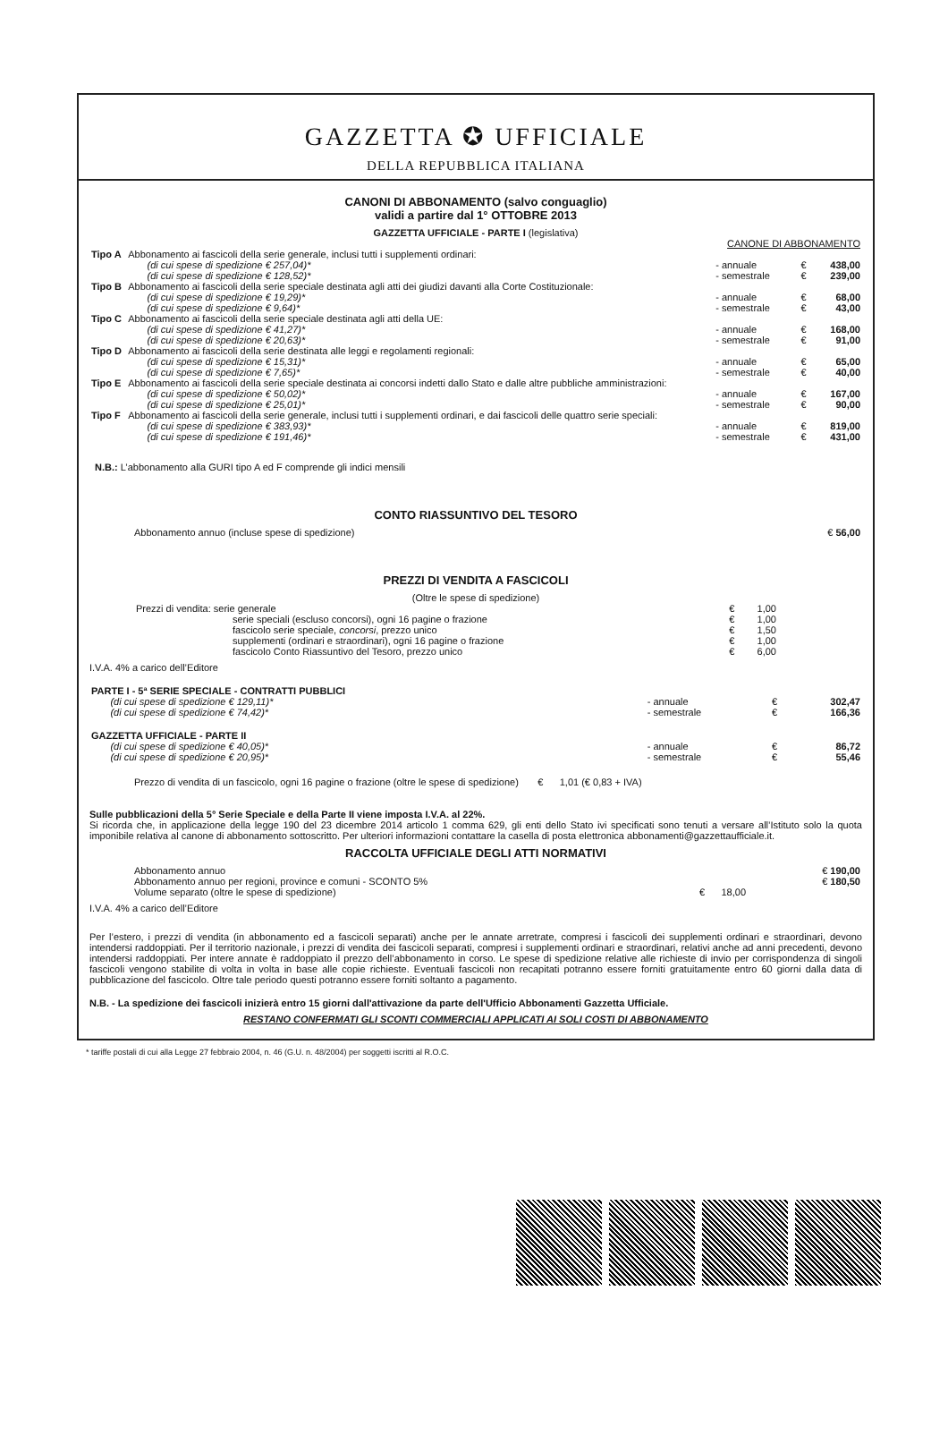GAZZETTA ✪ UFFICIALE
DELLA REPUBBLICA ITALIANA
CANONI DI ABBONAMENTO (salvo conguaglio)
validi a partire dal 1° OTTOBRE 2013
GAZZETTA UFFICIALE - PARTE I (legislativa)
| | | CANONE DI ABBONAMENTO | | |
| Tipo A | Abbonamento ai fascicoli della serie generale, inclusi tutti i supplementi ordinari: (di cui spese di spedizione € 257,04)* (di cui spese di spedizione € 128,52)* | - annuale - semestrale | € € | 438,00 239,00 |
| Tipo B | Abbonamento ai fascicoli della serie speciale destinata agli atti dei giudizi davanti alla Corte Costituzionale: (di cui spese di spedizione € 19,29)* (di cui spese di spedizione € 9,64)* | - annuale - semestrale | € € | 68,00 43,00 |
| Tipo C | Abbonamento ai fascicoli della serie speciale destinata agli atti della UE: (di cui spese di spedizione € 41,27)* (di cui spese di spedizione € 20,63)* | - annuale - semestrale | € € | 168,00 91,00 |
| Tipo D | Abbonamento ai fascicoli della serie destinata alle leggi e regolamenti regionali: (di cui spese di spedizione € 15,31)* (di cui spese di spedizione € 7,65)* | - annuale - semestrale | € € | 65,00 40,00 |
| Tipo E | Abbonamento ai fascicoli della serie speciale destinata ai concorsi indetti dallo Stato e dalle altre pubbliche amministrazioni: (di cui spese di spedizione € 50,02)* (di cui spese di spedizione € 25,01)* | - annuale - semestrale | € € | 167,00 90,00 |
| Tipo F | Abbonamento ai fascicoli della serie generale, inclusi tutti i supplementi ordinari, e dai fascicoli delle quattro serie speciali: (di cui spese di spedizione € 383,93)* (di cui spese di spedizione € 191,46)* | - annuale - semestrale | € € | 819,00 431,00 |
N.B.: L’abbonamento alla GURI tipo A ed F comprende gli indici mensili
CONTO RIASSUNTIVO DEL TESORO
| Abbonamento annuo (incluse spese di spedizione) | € 56,00 |
PREZZI DI VENDITA A FASCICOLI
(Oltre le spese di spedizione)
| Prezzi di vendita: serie generale | € | 1,00 |
| serie speciali (escluso concorsi), ogni 16 pagine o frazione | € | 1,00 |
| fascicolo serie speciale, concorsi , prezzo unico | € | 1,50 |
| supplementi (ordinari e straordinari), ogni 16 pagine o frazione | € | 1,00 |
| fascicolo Conto Riassuntivo del Tesoro, prezzo unico | € | 6,00 |
I.V.A. 4% a carico dell’Editore
| PARTE I - 5ª SERIE SPECIALE - CONTRATTI PUBBLICI (di cui spese di spedizione € 129,11)* (di cui spese di spedizione € 74,42)* | - annuale - semestrale | € € | 302,47 166,36 |
| GAZZETTA UFFICIALE - PARTE II (di cui spese di spedizione € 40,05)* (di cui spese di spedizione € 20,95)* | - annuale - semestrale | € € | 86,72 55,46 |
Prezzo di vendita di un fascicolo, ogni 16 pagine o frazione (oltre le spese di spedizione) € 1,01 (€ 0,83 + IVA)
Sulle pubblicazioni della 5° Serie Speciale e della Parte II viene imposta I.V.A. al 22%.
Si ricorda che, in applicazione della legge 190 del 23 dicembre 2014 articolo 1 comma 629, gli enti dello Stato ivi specificati sono tenuti a versare all’Istituto solo la quota imponibile relativa al canone di abbonamento sottoscritto. Per ulteriori informazioni contattare la casella di posta elettronica abbonamenti@gazzettaufficiale.it.
RACCOLTA UFFICIALE DEGLI ATTI NORMATIVI
| Abbonamento annuo | | € 190,00 |
| Abbonamento annuo per regioni, province e comuni - SCONTO 5% | | € 180,50 |
| Volume separato (oltre le spese di spedizione) | € 18,00 | |
I.V.A. 4% a carico dell’Editore
Per l’estero, i prezzi di vendita (in abbonamento ed a fascicoli separati) anche per le annate arretrate, compresi i fascicoli dei supplementi ordinari e straordinari, devono intendersi raddoppiati. Per il territorio nazionale, i prezzi di vendita dei fascicoli separati, compresi i supplementi ordinari e straordinari, relativi anche ad anni precedenti, devono intendersi raddoppiati. Per intere annate è raddoppiato il prezzo dell’abbonamento in corso. Le spese di spedizione relative alle richieste di invio per corrispondenza di singoli fascicoli vengono stabilite di volta in volta in base alle copie richieste. Eventuali fascicoli non recapitati potranno essere forniti gratuitamente entro 60 giorni dalla data di pubblicazione del fascicolo. Oltre tale periodo questi potranno essere forniti soltanto a pagamento.
N.B. - La spedizione dei fascicoli inizierà entro 15 giorni dall'attivazione da parte dell'Ufficio Abbonamenti Gazzetta Ufficiale.
RESTANO CONFERMATI GLI SCONTI COMMERCIALI APPLICATI AI SOLI COSTI DI ABBONAMENTO
* tariffe postali di cui alla Legge 27 febbraio 2004, n. 46 (G.U. n. 48/2004) per soggetti iscritti al R.O.C.